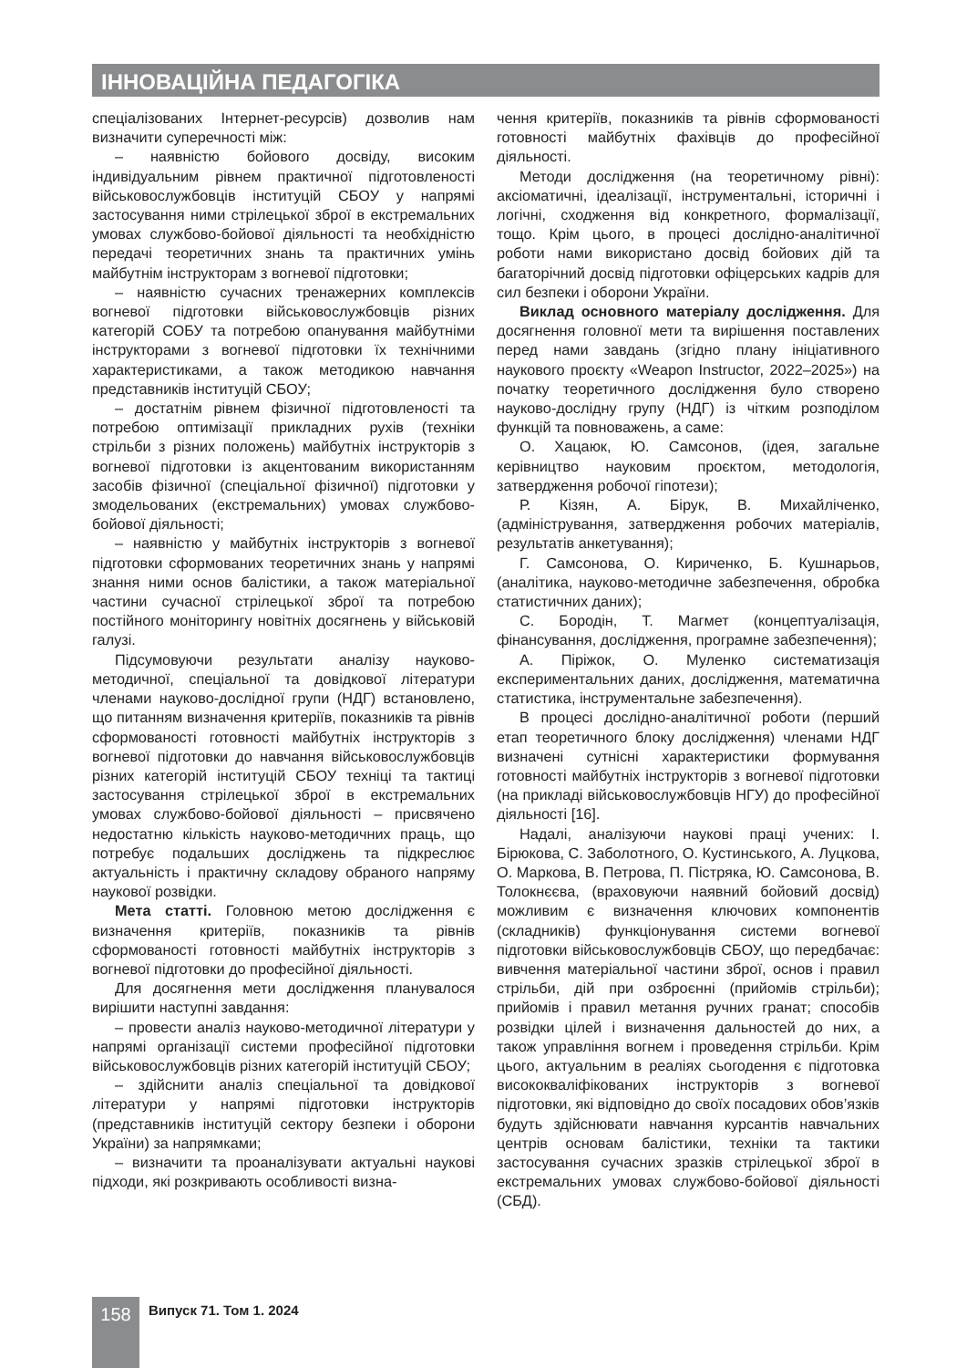ІННОВАЦІЙНА ПЕДАГОГІКА
спеціалізованих Інтернет-ресурсів) дозволив нам визначити суперечності між:
– наявністю бойового досвіду, високим індивідуальним рівнем практичної підготовленості військовослужбовців інституцій СБОУ у напрямі застосування ними стрілецької зброї в екстремальних умовах службово-бойової діяльності та необхідністю передачі теоретичних знань та практичних умінь майбутнім інструкторам з вогневої підготовки;
– наявністю сучасних тренажерних комплексів вогневої підготовки військовослужбовців різних категорій СОБУ та потребою опанування майбутніми інструкторами з вогневої підготовки їх технічними характеристиками, а також методикою навчання представників інституцій СБОУ;
– достатнім рівнем фізичної підготовленості та потребою оптимізації прикладних рухів (техніки стрільби з різних положень) майбутніх інструкторів з вогневої підготовки із акцентованим використанням засобів фізичної (спеціальної фізичної) підготовки у змодельованих (екстремальних) умовах службово-бойової діяльності;
– наявністю у майбутніх інструкторів з вогневої підготовки сформованих теоретичних знань у напрямі знання ними основ балістики, а також матеріальної частини сучасної стрілецької зброї та потребою постійного моніторингу новітніх досягнень у військовій галузі.
Підсумовуючи результати аналізу науково-методичної, спеціальної та довідкової літератури членами науково-дослідної групи (НДГ) встановлено, що питанням визначення критеріїв, показників та рівнів сформованості готовності майбутніх інструкторів з вогневої підготовки до навчання військовослужбовців різних категорій інституцій СБОУ техніці та тактиці застосування стрілецької зброї в екстремальних умовах службово-бойової діяльності – присвячено недостатню кількість науково-методичних праць, що потребує подальших досліджень та підкреслює актуальність і практичну складову обраного напряму наукової розвідки.
Мета статті. Головною метою дослідження є визначення критеріїв, показників та рівнів сформованості готовності майбутніх інструкторів з вогневої підготовки до професійної діяльності.
Для досягнення мети дослідження планувалося вирішити наступні завдання:
– провести аналіз науково-методичної літератури у напрямі організації системи професійної підготовки військовослужбовців різних категорій інституцій СБОУ;
– здійснити аналіз спеціальної та довідкової літератури у напрямі підготовки інструкторів (представників інституцій сектору безпеки і оборони України) за напрямками;
– визначити та проаналізувати актуальні наукові підходи, які розкривають особливості визна-
чення критеріїв, показників та рівнів сформованості готовності майбутніх фахівців до професійної діяльності.
Методи дослідження (на теоретичному рівні): аксіоматичні, ідеалізації, інструментальні, історичні і логічні, сходження від конкретного, формалізації, тощо. Крім цього, в процесі дослідно-аналітичної роботи нами використано досвід бойових дій та багаторічний досвід підготовки офіцерських кадрів для сил безпеки і оборони України.
Виклад основного матеріалу дослідження. Для досягнення головної мети та вирішення поставлених перед нами завдань (згідно плану ініціативного наукового проєкту «Weapon Instructor, 2022–2025») на початку теоретичного дослідження було створено науково-дослідну групу (НДГ) із чітким розподілом функцій та повноважень, а саме:
О. Хацаюк, Ю. Самсонов, (ідея, загальне керівництво науковим проєктом, методологія, затвердження робочої гіпотези);
Р. Кізян, А. Бірук, В. Михайліченко, (адміністрування, затвердження робочих матеріалів, результатів анкетування);
Г. Самсонова, О. Кириченко, Б. Кушнарьов, (аналітика, науково-методичне забезпечення, обробка статистичних даних);
С. Бородін, Т. Магмет (концептуалізація, фінансування, дослідження, програмне забезпечення);
А. Піріжок, О. Муленко систематизація експериментальних даних, дослідження, математична статистика, інструментальне забезпечення).
В процесі дослідно-аналітичної роботи (перший етап теоретичного блоку дослідження) членами НДГ визначені сутнісні характеристики формування готовності майбутніх інструкторів з вогневої підготовки (на прикладі військовослужбовців НГУ) до професійної діяльності [16].
Надалі, аналізуючи наукові праці учених: І. Бірюкова, С. Заболотного, О. Кустинського, А. Луцкова, О. Маркова, В. Петрова, П. Пістряка, Ю. Самсонова, В. Толокнєєва, (враховуючи наявний бойовий досвід) можливим є визначення ключових компонентів (складників) функціонування системи вогневої підготовки військовослужбовців СБОУ, що передбачає: вивчення матеріальної частини зброї, основ і правил стрільби, дій при озброєнні (прийомів стрільби); прийомів і правил метання ручних гранат; способів розвідки цілей і визначення дальностей до них, а також управління вогнем і проведення стрільби. Крім цього, актуальним в реаліях сьогодення є підготовка висококваліфікованих інструкторів з вогневої підготовки, які відповідно до своїх посадових обов’язків будуть здійснювати навчання курсантів навчальних центрів основам балістики, техніки та тактики застосування сучасних зразків стрілецької зброї в екстремальних умовах службово-бойової діяльності (СБД).
158 Випуск 71. Том 1. 2024